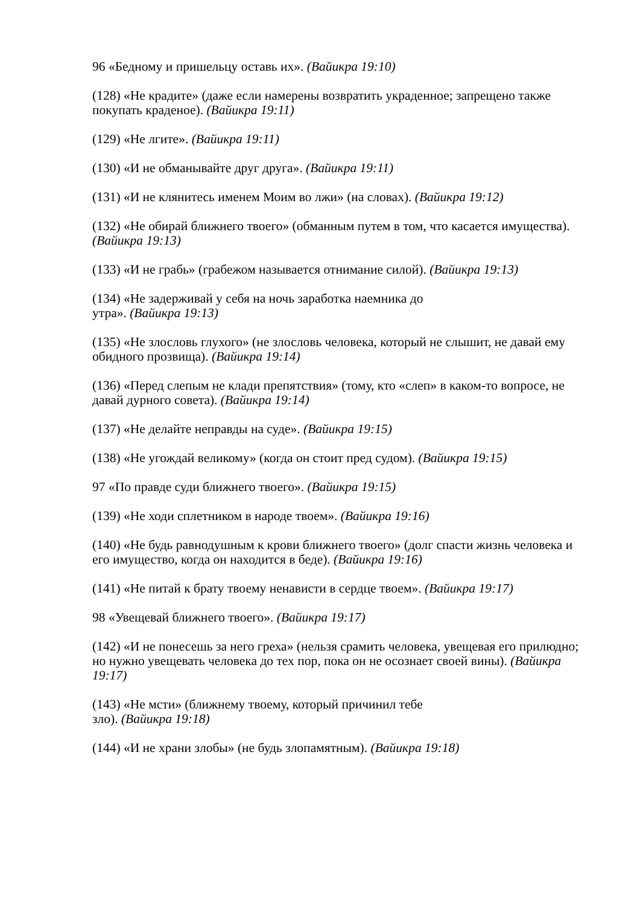96 «Бедному и пришельцу оставь их». (Вайикра 19:10)
(128) «Не крадите» (даже если намерены возвратить украденное; запрещено также покупать краденое). (Вайикра 19:11)
(129) «Не лгите». (Вайикра 19:11)
(130) «И не обманывайте друг друга». (Вайикра 19:11)
(131) «И не клянитесь именем Моим во лжи» (на словах). (Вайикра 19:12)
(132) «Не обирай ближнего твоего» (обманным путем в том, что касается имущества). (Вайикра 19:13)
(133) «И не грабь» (грабежом называется отнимание силой). (Вайикра 19:13)
(134) «Не задерживай у себя на ночь заработка наемника до
утра». (Вайикра 19:13)
(135) «Не злословь глухого» (не злословь человека, который не слышит, не давай ему обидного прозвища). (Вайикра 19:14)
(136) «Перед слепым не клади препятствия» (тому, кто «слеп» в каком-то вопросе, не давай дурного совета). (Вайикра 19:14)
(137) «Не делайте неправды на суде». (Вайикра 19:15)
(138) «Не угождай великому» (когда он стоит пред судом). (Вайикра 19:15)
97 «По правде суди ближнего твоего». (Вайикра 19:15)
(139) «Не ходи сплетником в народе твоем». (Вайикра 19:16)
(140) «Не будь равнодушным к крови ближнего твоего» (долг спасти жизнь человека и его имущество, когда он находится в беде). (Вайикра 19:16)
(141) «Не питай к брату твоему ненависти в сердце твоем». (Вайикра 19:17)
98 «Увещевай ближнего твоего». (Вайикра 19:17)
(142) «И не понесешь за него греха» (нельзя срамить человека, увещевая его прилюдно; но нужно увещевать человека до тех пор, пока он не осознает своей вины). (Вайикра 19:17)
(143) «Не мсти» (ближнему твоему, который причинил тебе
зло). (Вайикра 19:18)
(144) «И не храни злобы» (не будь злопамятным). (Вайикра 19:18)